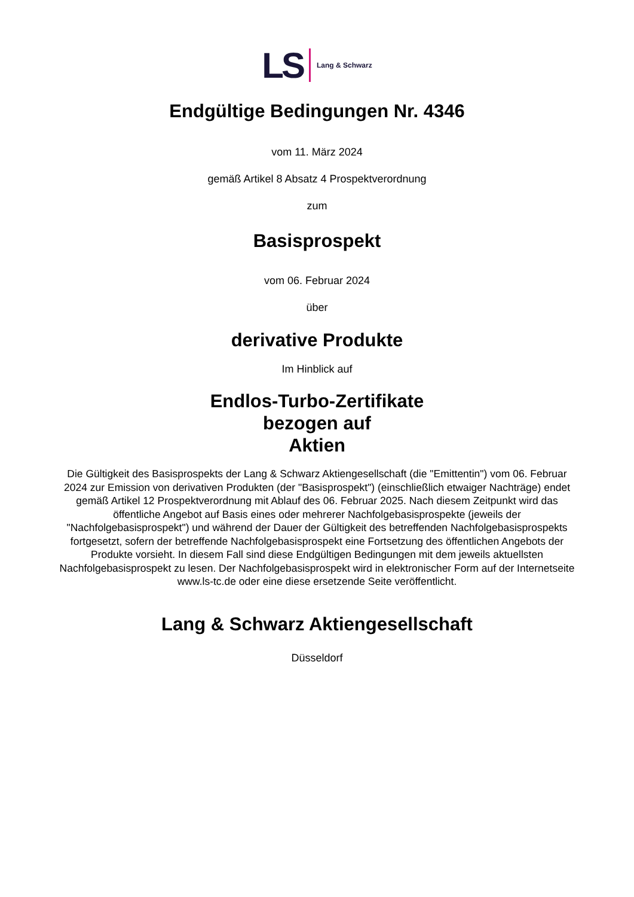LS Lang & Schwarz
Endgültige Bedingungen Nr. 4346
vom 11. März 2024
gemäß Artikel 8 Absatz 4 Prospektverordnung
zum
Basisprospekt
vom 06. Februar 2024
über
derivative Produkte
Im Hinblick auf
Endlos-Turbo-Zertifikate
bezogen auf
Aktien
Die Gültigkeit des Basisprospekts der Lang & Schwarz Aktiengesellschaft (die "Emittentin") vom 06. Februar 2024 zur Emission von derivativen Produkten (der "Basisprospekt") (einschließlich etwaiger Nachträge) endet gemäß Artikel 12 Prospektverordnung mit Ablauf des 06. Februar 2025. Nach diesem Zeitpunkt wird das öffentliche Angebot auf Basis eines oder mehrerer Nachfolgebasisprospekte (jeweils der "Nachfolgebasisprospekt") und während der Dauer der Gültigkeit des betreffenden Nachfolgebasisprospekts fortgesetzt, sofern der betreffende Nachfolgebasisprospekt eine Fortsetzung des öffentlichen Angebots der Produkte vorsieht. In diesem Fall sind diese Endgültigen Bedingungen mit dem jeweils aktuellsten Nachfolgebasisprospekt zu lesen. Der Nachfolgebasisprospekt wird in elektronischer Form auf der Internetseite www.ls-tc.de oder eine diese ersetzende Seite veröffentlicht.
Lang & Schwarz Aktiengesellschaft
Düsseldorf